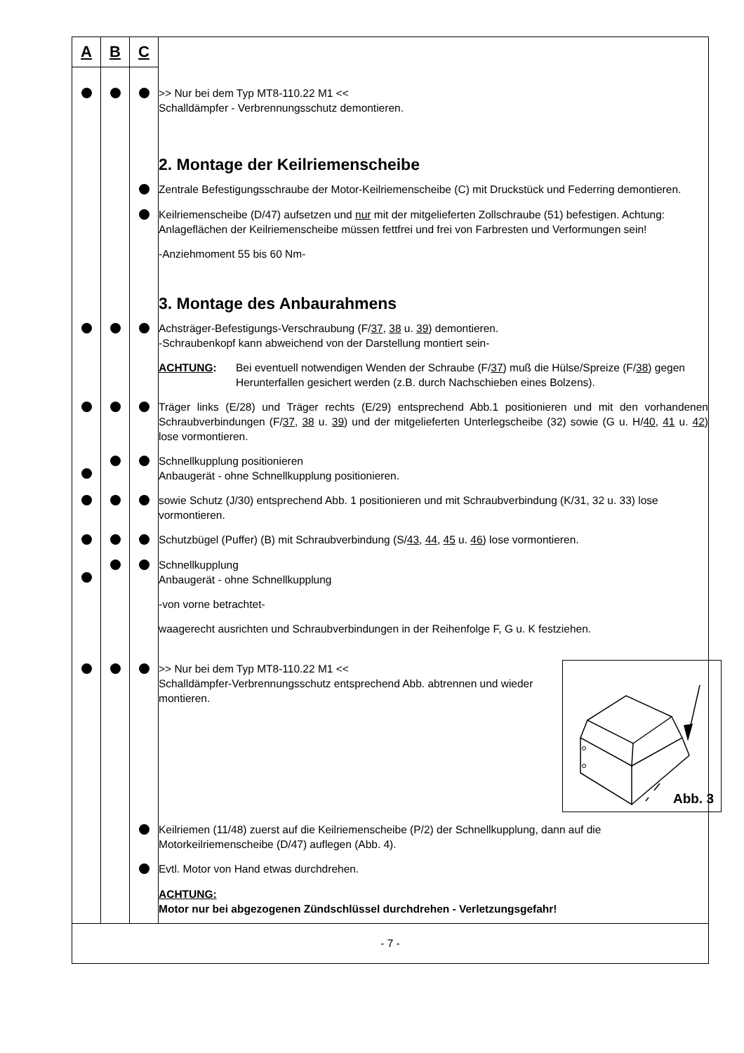| A | B | C | |
| --- | --- | --- | --- |
| | | | >> Nur bei dem Typ MT8-110.22 M1 << Schalldämpfer - Verbrennungsschutz demontieren. |
| | | | 2. Montage der Keilriemenscheibe |
| | | | Zentrale Befestigungsschraube der Motor-Keilriemenscheibe (C) mit Druckstück und Federring demontieren. |
| | | | Keilriemenscheibe (D/47) aufsetzen und nur mit der mitgelieferten Zollschraube (51) befestigen. Achtung: Anlageflächen der Keilriemenscheibe müssen fettfrei und frei von Farbresten und Verformungen sein! |
| | | | -Anziehmoment 55 bis 60 Nm- |
| | | | 3. Montage des Anbaurahmens |
| | | | Achsträger-Befestigungs-Verschraubung (F/ 37 , 38 u. 39 ) demontieren. -Schraubenkopf kann abweichend von der Darstellung montiert sein- |
| | | | ACHTUNG : Bei eventuell notwendigen Wenden der Schraube (F/ 37 ) muß die Hülse/Spreize (F/ 38 ) gegen Herunterfallen gesichert werden (z.B. durch Nachschieben eines Bolzens). |
| | | | Träger links (E/28) und Träger rechts (E/29) entsprechend Abb.1 positionieren und mit den vorhandenen Schraubverbindungen (F/ 37 , 38 u. 39 ) und der mitgelieferten Unterlegscheibe (32) sowie (G u. H/ 40 , 41 u. 42 ) lose vormontieren. |
| | | | Schnellkupplung positionieren Anbaugerät - ohne Schnellkupplung positionieren. |
| | | | sowie Schutz (J/30) entsprechend Abb. 1 positionieren und mit Schraubverbindung (K/31, 32 u. 33) lose vormontieren. |
| | | | Schutzbügel (Puffer) (B) mit Schraubverbindung (S/ 43 , 44 , 45 u. 46 ) lose vormontieren. |
| | | | Schnellkupplung Anbaugerät - ohne Schnellkupplung |
| | | | -von vorne betrachtet- |
| | | | waagerecht ausrichten und Schraubverbindungen in der Reihenfolge F, G u. K festziehen. |
| | | | Abb. 3 >> Nur bei dem Typ MT8-110.22 M1 << Schalldämpfer-Verbrennungsschutz entsprechend Abb. abtrennen und wieder montieren. |
| | | | Keilriemen (11/48) zuerst auf die Keilriemenscheibe (P/2) der Schnellkupplung, dann auf die Motorkeilriemenscheibe (D/47) auflegen (Abb. 4). |
| | | | Evtl. Motor von Hand etwas durchdrehen. |
| | | | ACHTUNG: Motor nur bei abgezogenen Zündschlüssel durchdrehen - Verletzungsgefahr! |
| - 7 - | | | |